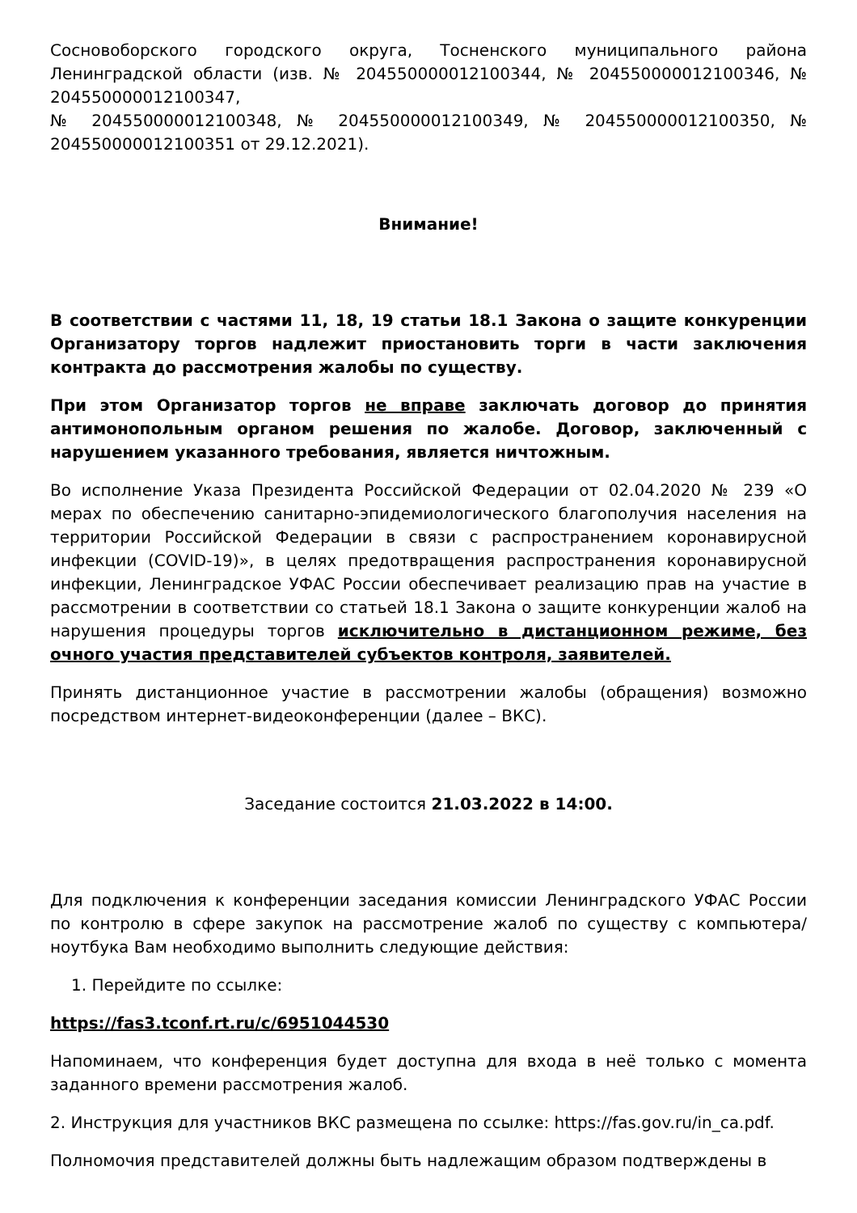Сосновоборского городского округа, Тосненского муниципального района Ленинградской области (изв. № 204550000012100344, № 204550000012100346, № 204550000012100347,
№ 204550000012100348, № 204550000012100349, № 204550000012100350, № 204550000012100351 от 29.12.2021).
Внимание!
В соответствии с частями 11, 18, 19 статьи 18.1 Закона о защите конкуренции Организатору торгов надлежит приостановить торги в части заключения контракта до рассмотрения жалобы по существу.
При этом Организатор торгов не вправе заключать договор до принятия антимонопольным органом решения по жалобе. Договор, заключенный с нарушением указанного требования, является ничтожным.
Во исполнение Указа Президента Российской Федерации от 02.04.2020 № 239 «О мерах по обеспечению санитарно-эпидемиологического благополучия населения на территории Российской Федерации в связи с распространением коронавирусной инфекции (COVID-19)», в целях предотвращения распространения коронавирусной инфекции, Ленинградское УФАС России обеспечивает реализацию прав на участие в рассмотрении в соответствии со статьей 18.1 Закона о защите конкуренции жалоб на нарушения процедуры торгов исключительно в дистанционном режиме, без очного участия представителей субъектов контроля, заявителей.
Принять дистанционное участие в рассмотрении жалобы (обращения) возможно посредством интернет-видеоконференции (далее – ВКС).
Заседание состоится 21.03.2022 в 14:00.
Для подключения к конференции заседания комиссии Ленинградского УФАС России по контролю в сфере закупок на рассмотрение жалоб по существу с компьютера/ноутбука Вам необходимо выполнить следующие действия:
1. Перейдите по ссылке:
https://fas3.tconf.rt.ru/c/6951044530
Напоминаем, что конференция будет доступна для входа в неё только с момента заданного времени рассмотрения жалоб.
2. Инструкция для участников ВКС размещена по ссылке: https://fas.gov.ru/in_ca.pdf.
Полномочия представителей должны быть надлежащим образом подтверждены в